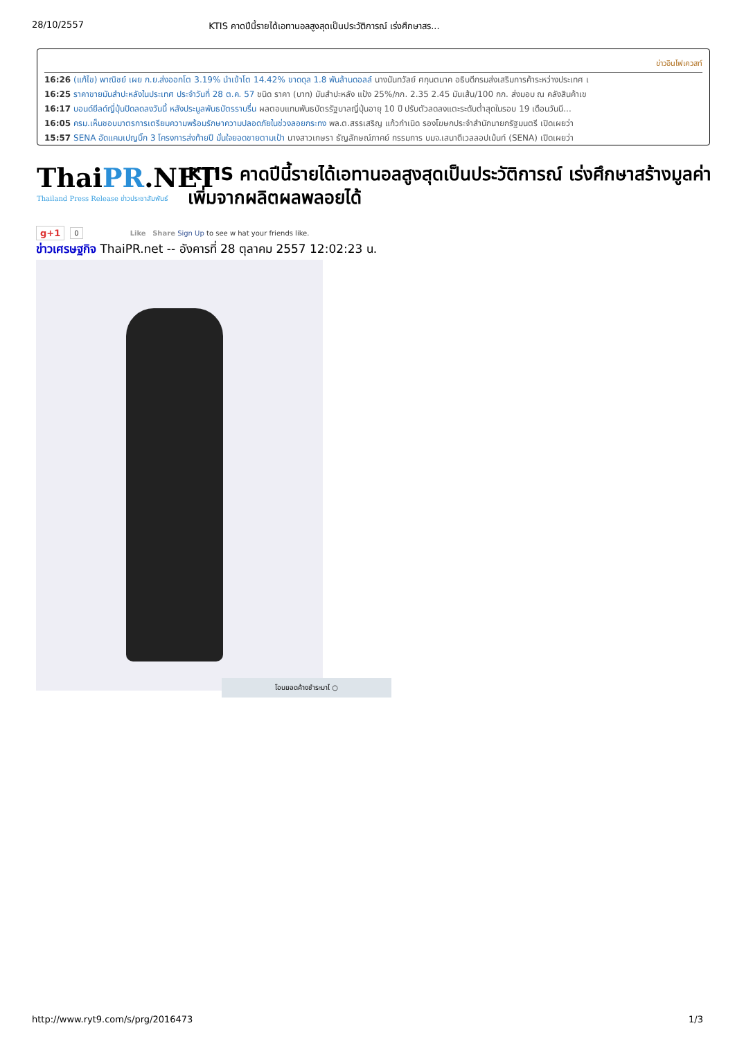28/10/2557 KTIS คาดปีนี้รายได้เอทานอลสูงสุดเป็นประวัติการณ์ เร่งศึกษาสร...
ข่าวอินโฟเควสท์
16:26 (แก้ไข) พาณิชย์ เผย ก.ย.ส่งออกโต 3.19% นำเข้าโต 14.42% ขาดดุล 1.8 พันล้านดอลล์ นางนันทวัลย์ ศกุนตนาค อธิบดีกรมส่งเสริมการค้าระหว่างประเทศ เ
16:25 ราคาขายมันสำปะหลังในประเทศ ประจำวันที่ 28 ต.ค. 57 ชนิด ราคา (บาท) มันสำปะหลัง แป้ง 25%/กก. 2.35 2.45 มันเส้น/100 กก. ส่งมอบ ณ คลังสินค้าเข
16:17 บอนด์ยีลด์ญี่ปุ่นปิดลดลงวันนี้ หลังประมูลพันธบัตรราบรื่น ผลตอบแทนพันธบัตรรัฐบาลญี่ปุ่นอายุ 10 ปี ปรับตัวลดลงแตะระดับต่ำสุดในรอบ 19 เดือนวันนี...
16:05 ครม.เห็นชอบมาตรการเตรียมความพร้อมรักษาความปลอดภัยในช่วงลอยกระทง พล.ต.สรรเสริญ แก้วกำเนิด รองโฆษกประจำสำนักนายกรัฐมนตรี เปิดเผยว่า
15:57 SENA อัดแคมเปญบิ๊ก 3 โครงการส่งท้ายปี มั่นใจยอดขายตามเป้า นางสาวเกษรา ธัญลักษณ์ภาคย์ กรรมการ บมจ.เสนาดีเวลลอปเม้นท์ (SENA) เปิดเผยว่า
ThaiPR.NET
Thailand Press Release ข่าวประชาสัมพันธ์
KTIS คาดปีนี้รายได้เอทานอลสูงสุดเป็นประวัติการณ์ เร่งศึกษาสร้างมูลค่าเพิ่มจากผลิตผลพลอยได้
g+1 0 Like Share Sign Up to see w hat your friends like.
ข่าวเศรษฐกิจ ThaiPR.net -- อังคารที่ 28 ตุลาคม 2557 12:02:23 น.
โอนยอดค้างชำระมาไ ○
http://www.ryt9.com/s/prg/2016473 1/3